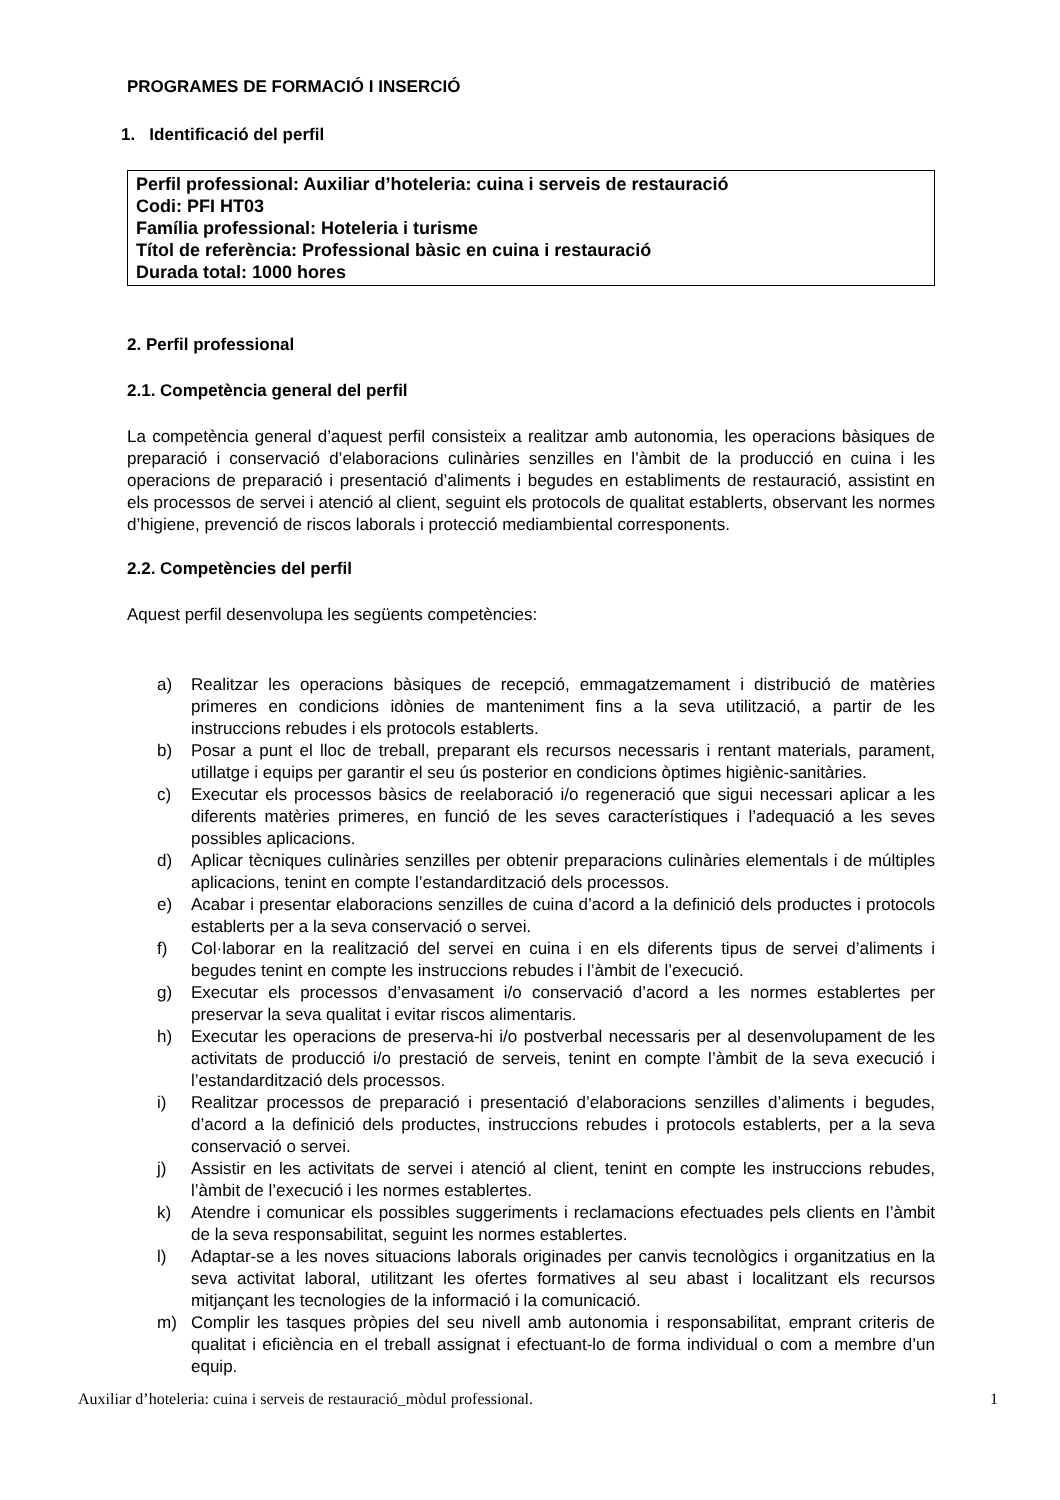PROGRAMES DE FORMACIÓ I INSERCIÓ
1. Identificació del perfil
Perfil professional: Auxiliar d’hoteleria: cuina i serveis de restauració
Codi: PFI HT03
Família professional: Hoteleria i turisme
Títol de referència: Professional bàsic en cuina i restauració
Durada total: 1000 hores
2. Perfil professional
2.1. Competència general del perfil
La competència general d’aquest perfil consisteix a realitzar amb autonomia, les operacions bàsiques de preparació i conservació d’elaboracions culinàries senzilles en l’àmbit de la producció en cuina i les operacions de preparació i presentació d’aliments i begudes en establiments de restauració, assistint en els processos de servei i atenció al client, seguint els protocols de qualitat establerts, observant les normes d’higiene, prevenció de riscos laborals i protecció mediambiental corresponents.
2.2. Competències del perfil
Aquest perfil desenvolupa les següents competències:
a) Realitzar les operacions bàsiques de recepció, emmagatzemament i distribució de matèries primeres en condicions idònies de manteniment fins a la seva utilització, a partir de les instruccions rebudes i els protocols establerts.
b) Posar a punt el lloc de treball, preparant els recursos necessaris i rentant materials, parament, utillatge i equips per garantir el seu ús posterior en condicions òptimes higiènic-sanitàries.
c) Executar els processos bàsics de reelaboració i/o regeneració que sigui necessari aplicar a les diferents matèries primeres, en funció de les seves característiques i l’adequació a les seves possibles aplicacions.
d) Aplicar tècniques culinàries senzilles per obtenir preparacions culinàries elementals i de múltiples aplicacions, tenint en compte l’estandardització dels processos.
e) Acabar i presentar elaboracions senzilles de cuina d’acord a la definició dels productes i protocols establerts per a la seva conservació o servei.
f) Col·laborar en la realització del servei en cuina i en els diferents tipus de servei d’aliments i begudes tenint en compte les instruccions rebudes i l’àmbit de l’execució.
g) Executar els processos d’envasament i/o conservació d’acord a les normes establertes per preservar la seva qualitat i evitar riscos alimentaris.
h) Executar les operacions de preserva-hi i/o postverbal necessaris per al desenvolupament de les activitats de producció i/o prestació de serveis, tenint en compte l’àmbit de la seva execució i l’estandardització dels processos.
i) Realitzar processos de preparació i presentació d’elaboracions senzilles d’aliments i begudes, d’acord a la definició dels productes, instruccions rebudes i protocols establerts, per a la seva conservació o servei.
j) Assistir en les activitats de servei i atenció al client, tenint en compte les instruccions rebudes, l’àmbit de l’execució i les normes establertes.
k) Atendre i comunicar els possibles suggeriments i reclamacions efectuades pels clients en l’àmbit de la seva responsabilitat, seguint les normes establertes.
l) Adaptar-se a les noves situacions laborals originades per canvis tecnològics i organitzatius en la seva activitat laboral, utilitzant les ofertes formatives al seu abast i localitzant els recursos mitjançant les tecnologies de la informació i la comunicació.
m) Complir les tasques pròpies del seu nivell amb autonomia i responsabilitat, emprant criteris de qualitat i eficiència en el treball assignat i efectuant-lo de forma individual o com a membre d’un equip.
Auxiliar d’hoteleria: cuina i serveis de restauració_mòdul professional. 1